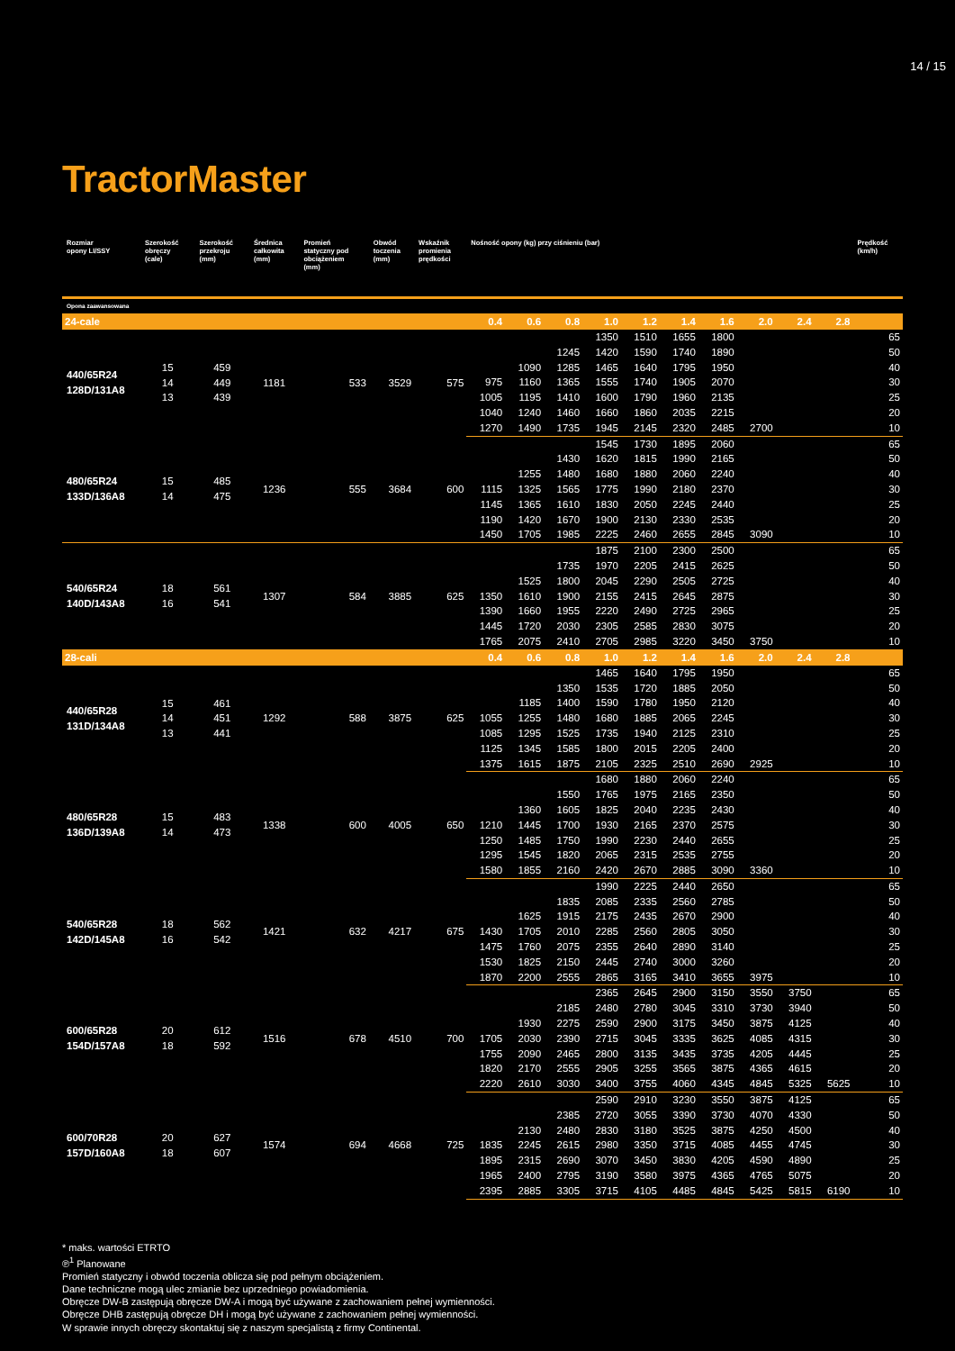14 / 15
TractorMaster
| Rozmiar opony LI/SSY | Szerokość obręczy (cale) | Szerokość przekroju (mm) | Średnica całkowita (mm) | Promień statyczny pod obciążeniem (mm) | Obwód toczenia (mm) | Wskaźnik promienia prędkości | Nośność opony (kg) przy ciśnieniu (bar) | | | | | | | | | | Prędkość (km/h) |
| --- | --- | --- | --- | --- | --- | --- | --- | --- | --- | --- | --- | --- | --- | --- | --- | --- | --- |
| Opona zaawansowana | | | | | | | | | | | | | | | | | |
| 24-cale | | | | | | | 0.4 | 0.6 | 0.8 | 1.0 | 1.2 | 1.4 | 1.6 | 2.0 | 2.4 | 2.8 | |
| 440/65R24 128D/131A8 | 15 14 13 | 459 449 439 | 1181 | 533 | 3529 | 575 | | | | 1350 | 1510 | 1655 | 1800 | | | | 65 |
| | | | | | | | | | 1245 | 1420 | 1590 | 1740 | 1890 | | | | 50 |
| | | | | | | | | 1090 | 1285 | 1465 | 1640 | 1795 | 1950 | | | | 40 |
| | | | | | | | 975 | 1160 | 1365 | 1555 | 1740 | 1905 | 2070 | | | | 30 |
| | | | | | | | 1005 | 1195 | 1410 | 1600 | 1790 | 1960 | 2135 | | | | 25 |
| | | | | | | | 1040 | 1240 | 1460 | 1660 | 1860 | 2035 | 2215 | | | | 20 |
| | | | | | | | 1270 | 1490 | 1735 | 1945 | 2145 | 2320 | 2485 | 2700 | | | 10 |
| 480/65R24 133D/136A8 | 15 14 | 485 475 | 1236 | 555 | 3684 | 600 | | | | 1545 | 1730 | 1895 | 2060 | | | | 65 |
| | | | | | | | | | 1430 | 1620 | 1815 | 1990 | 2165 | | | | 50 |
| | | | | | | | | 1255 | 1480 | 1680 | 1880 | 2060 | 2240 | | | | 40 |
| | | | | | | | 1115 | 1325 | 1565 | 1775 | 1990 | 2180 | 2370 | | | | 30 |
| | | | | | | | 1145 | 1365 | 1610 | 1830 | 2050 | 2245 | 2440 | | | | 25 |
| | | | | | | | 1190 | 1420 | 1670 | 1900 | 2130 | 2330 | 2535 | | | | 20 |
| | | | | | | | 1450 | 1705 | 1985 | 2225 | 2460 | 2655 | 2845 | 3090 | | | 10 |
| 540/65R24 140D/143A8 | 18 16 | 561 541 | 1307 | 584 | 3885 | 625 | | | | 1875 | 2100 | 2300 | 2500 | | | | 65 |
| | | | | | | | | | 1735 | 1970 | 2205 | 2415 | 2625 | | | | 50 |
| | | | | | | | | 1525 | 1800 | 2045 | 2290 | 2505 | 2725 | | | | 40 |
| | | | | | | | 1350 | 1610 | 1900 | 2155 | 2415 | 2645 | 2875 | | | | 30 |
| | | | | | | | 1390 | 1660 | 1955 | 2220 | 2490 | 2725 | 2965 | | | | 25 |
| | | | | | | | 1445 | 1720 | 2030 | 2305 | 2585 | 2830 | 3075 | | | | 20 |
| | | | | | | | 1765 | 2075 | 2410 | 2705 | 2985 | 3220 | 3450 | 3750 | | | 10 |
| 28-cali | | | | | | | 0.4 | 0.6 | 0.8 | 1.0 | 1.2 | 1.4 | 1.6 | 2.0 | 2.4 | 2.8 | |
| 440/65R28 131D/134A8 | 15 14 13 | 461 451 441 | 1292 | 588 | 3875 | 625 | | | | 1465 | 1640 | 1795 | 1950 | | | | 65 |
| | | | | | | | | | 1350 | 1535 | 1720 | 1885 | 2050 | | | | 50 |
| | | | | | | | | 1185 | 1400 | 1590 | 1780 | 1950 | 2120 | | | | 40 |
| | | | | | | | 1055 | 1255 | 1480 | 1680 | 1885 | 2065 | 2245 | | | | 30 |
| | | | | | | | 1085 | 1295 | 1525 | 1735 | 1940 | 2125 | 2310 | | | | 25 |
| | | | | | | | 1125 | 1345 | 1585 | 1800 | 2015 | 2205 | 2400 | | | | 20 |
| | | | | | | | 1375 | 1615 | 1875 | 2105 | 2325 | 2510 | 2690 | 2925 | | | 10 |
| 480/65R28 136D/139A8 | 15 14 | 483 473 | 1338 | 600 | 4005 | 650 | | | | 1680 | 1880 | 2060 | 2240 | | | | 65 |
| | | | | | | | | | 1550 | 1765 | 1975 | 2165 | 2350 | | | | 50 |
| | | | | | | | | 1360 | 1605 | 1825 | 2040 | 2235 | 2430 | | | | 40 |
| | | | | | | | 1210 | 1445 | 1700 | 1930 | 2165 | 2370 | 2575 | | | | 30 |
| | | | | | | | 1250 | 1485 | 1750 | 1990 | 2230 | 2440 | 2655 | | | | 25 |
| | | | | | | | 1295 | 1545 | 1820 | 2065 | 2315 | 2535 | 2755 | | | | 20 |
| | | | | | | | 1580 | 1855 | 2160 | 2420 | 2670 | 2885 | 3090 | 3360 | | | 10 |
| 540/65R28 142D/145A8 | 18 16 | 562 542 | 1421 | 632 | 4217 | 675 | | | | 1990 | 2225 | 2440 | 2650 | | | | 65 |
| | | | | | | | | | 1835 | 2085 | 2335 | 2560 | 2785 | | | | 50 |
| | | | | | | | | 1625 | 1915 | 2175 | 2435 | 2670 | 2900 | | | | 40 |
| | | | | | | | 1430 | 1705 | 2010 | 2285 | 2560 | 2805 | 3050 | | | | 30 |
| | | | | | | | 1475 | 1760 | 2075 | 2355 | 2640 | 2890 | 3140 | | | | 25 |
| | | | | | | | 1530 | 1825 | 2150 | 2445 | 2740 | 3000 | 3260 | | | | 20 |
| | | | | | | | 1870 | 2200 | 2555 | 2865 | 3165 | 3410 | 3655 | 3975 | | | 10 |
| 600/65R28 154D/157A8 | 20 18 | 612 592 | 1516 | 678 | 4510 | 700 | | | | 2365 | 2645 | 2900 | 3150 | 3550 | 3750 | | 65 |
| | | | | | | | | | 2185 | 2480 | 2780 | 3045 | 3310 | 3730 | 3940 | | 50 |
| | | | | | | | | 1930 | 2275 | 2590 | 2900 | 3175 | 3450 | 3875 | 4125 | | 40 |
| | | | | | | | 1705 | 2030 | 2390 | 2715 | 3045 | 3335 | 3625 | 4085 | 4315 | | 30 |
| | | | | | | | 1755 | 2090 | 2465 | 2800 | 3135 | 3435 | 3735 | 4205 | 4445 | | 25 |
| | | | | | | | 1820 | 2170 | 2555 | 2905 | 3255 | 3565 | 3875 | 4365 | 4615 | | 20 |
| | | | | | | | 2220 | 2610 | 3030 | 3400 | 3755 | 4060 | 4345 | 4845 | 5325 | 5625 | 10 |
| 600/70R28 157D/160A8 | 20 18 | 627 607 | 1574 | 694 | 4668 | 725 | | | | 2590 | 2910 | 3230 | 3550 | 3875 | 4125 | | 65 |
| | | | | | | | | | 2385 | 2720 | 3055 | 3390 | 3730 | 4070 | 4330 | | 50 |
| | | | | | | | | 2130 | 2480 | 2830 | 3180 | 3525 | 3875 | 4250 | 4500 | | 40 |
| | | | | | | | 1835 | 2245 | 2615 | 2980 | 3350 | 3715 | 4085 | 4455 | 4745 | | 30 |
| | | | | | | | 1895 | 2315 | 2690 | 3070 | 3450 | 3830 | 4205 | 4590 | 4890 | | 25 |
| | | | | | | | 1965 | 2400 | 2795 | 3190 | 3580 | 3975 | 4365 | 4765 | 5075 | | 20 |
| | | | | | | | 2395 | 2885 | 3305 | 3715 | 4105 | 4485 | 4845 | 5425 | 5815 | 6190 | 10 |
* maks. wartości ETRTO
℗<sup>1</sup> Planowane
Promień statyczny i obwód toczenia oblicza się pod pełnym obciążeniem.
Dane techniczne mogą ulec zmianie bez uprzedniego powiadomienia.
Obręcze DW-B zastępują obręcze DW-A i mogą być używane z zachowaniem pełnej wymienności.
Obręcze DHB zastępują obręcze DH i mogą być używane z zachowaniem pełnej wymienności.
W sprawie innych obręczy skontaktuj się z naszym specjalistą z firmy Continental.